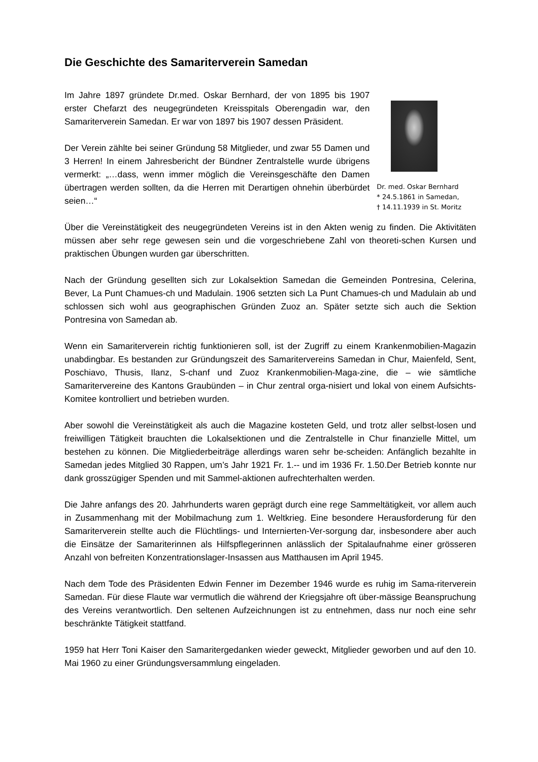Die Geschichte des Samariterverein Samedan
Im Jahre 1897 gründete Dr.med. Oskar Bernhard, der von 1895 bis 1907 erster Chefarzt des neugegründeten Kreisspitals Oberengadin war, den Samariterverein Samedan. Er war von 1897 bis 1907 dessen Präsident.
Der Verein zählte bei seiner Gründung 58 Mitglieder, und zwar 55 Damen und 3 Herren! In einem Jahresbericht der Bündner Zentralstelle wurde übrigens vermerkt: „…dass, wenn immer möglich die Vereinsgeschäfte den Damen übertragen werden sollten, da die Herren mit Derartigen ohnehin überbürdet seien…“
Dr. med. Oskar Bernhard
* 24.5.1861 in Samedan,
† 14.11.1939 in St. Moritz
Über die Vereinstätigkeit des neugegründeten Vereins ist in den Akten wenig zu finden. Die Aktivitäten müssen aber sehr rege gewesen sein und die vorgeschriebene Zahl von theoreti-schen Kursen und praktischen Übungen wurden gar überschritten.
Nach der Gründung gesellten sich zur Lokalsektion Samedan die Gemeinden Pontresina, Celerina, Bever, La Punt Chamues-ch und Madulain. 1906 setzten sich La Punt Chamues-ch und Madulain ab und schlossen sich wohl aus geographischen Gründen Zuoz an. Später setzte sich auch die Sektion Pontresina von Samedan ab.
Wenn ein Samariterverein richtig funktionieren soll, ist der Zugriff zu einem Krankenmobilien-Magazin unabdingbar. Es bestanden zur Gründungszeit des Samaritervereins Samedan in Chur, Maienfeld, Sent, Poschiavo, Thusis, Ilanz, S-chanf und Zuoz Krankenmobilien-Maga-zine, die – wie sämtliche Samaritervereine des Kantons Graubünden – in Chur zentral orga-nisiert und lokal von einem Aufsichts-Komitee kontrolliert und betrieben wurden.
Aber sowohl die Vereinstätigkeit als auch die Magazine kosteten Geld, und trotz aller selbst-losen und freiwilligen Tätigkeit brauchten die Lokalsektionen und die Zentralstelle in Chur finanzielle Mittel, um bestehen zu können. Die Mitgliederbeiträge allerdings waren sehr be-scheiden: Anfänglich bezahlte in Samedan jedes Mitglied 30 Rappen, um’s Jahr 1921 Fr. 1.-- und im 1936 Fr. 1.50.Der Betrieb konnte nur dank grosszügiger Spenden und mit Sammel-aktionen aufrechterhalten werden.
Die Jahre anfangs des 20. Jahrhunderts waren geprägt durch eine rege Sammeltätigkeit, vor allem auch in Zusammenhang mit der Mobilmachung zum 1. Weltkrieg. Eine besondere Herausforderung für den Samariterverein stellte auch die Flüchtlings- und Internierten-Ver-sorgung dar, insbesondere aber auch die Einsätze der Samariterinnen als Hilfspflegerinnen anlässlich der Spitalaufnahme einer grösseren Anzahl von befreiten Konzentrationslager-Insassen aus Matthausen im April 1945.
Nach dem Tode des Präsidenten Edwin Fenner im Dezember 1946 wurde es ruhig im Sama-riterverein Samedan. Für diese Flaute war vermutlich die während der Kriegsjahre oft über-mässige Beanspruchung des Vereins verantwortlich. Den seltenen Aufzeichnungen ist zu entnehmen, dass nur noch eine sehr beschränkte Tätigkeit stattfand.
1959 hat Herr Toni Kaiser den Samaritergedanken wieder geweckt, Mitglieder geworben und auf den 10. Mai 1960 zu einer Gründungsversammlung eingeladen.